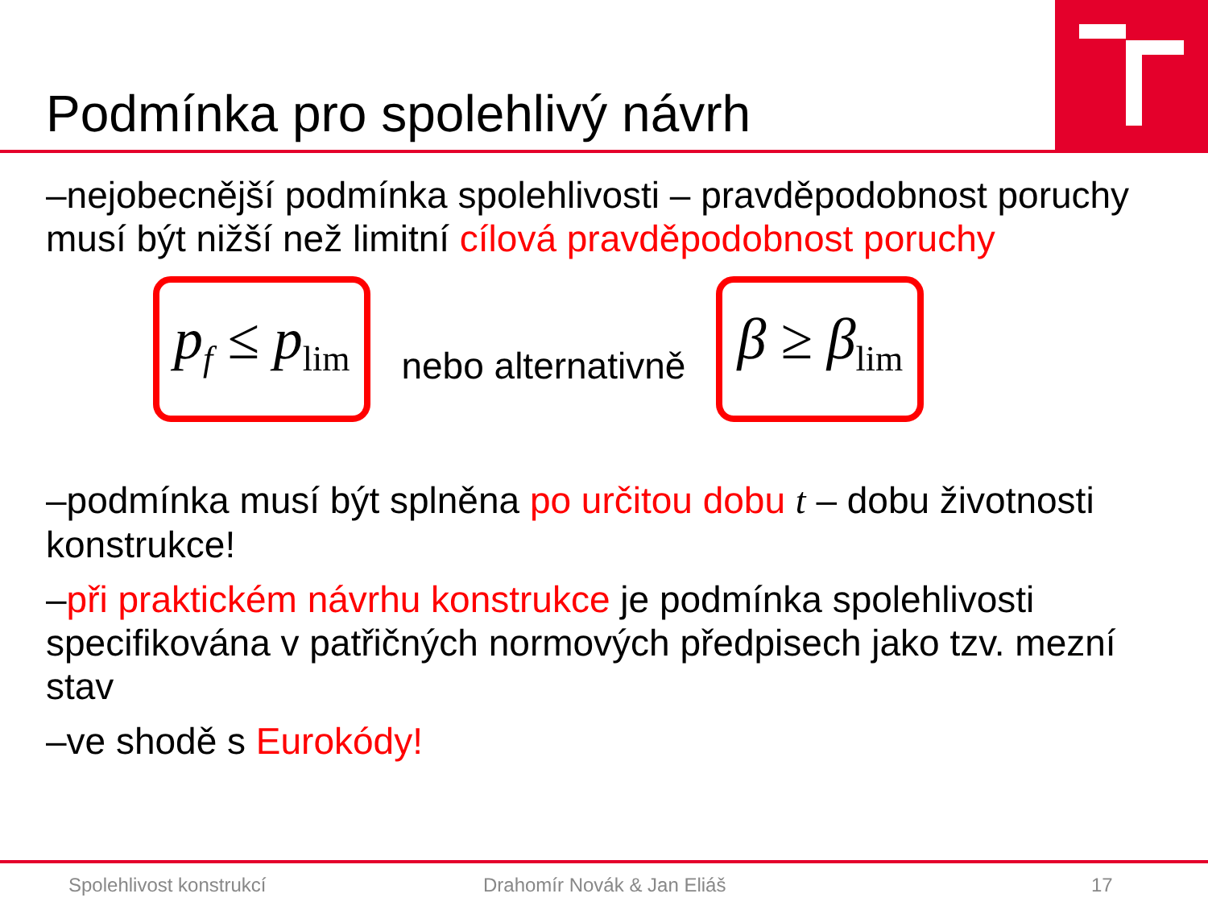Podmínka pro spolehlivý návrh
–nejobecnější podmínka spolehlivosti – pravděpodobnost poruchy musí být nižší než limitní cílová pravděpodobnost poruchy
p<sub>f</sub> ≤ p<sub>lim</sub>
nebo alternativně
β ≥ β<sub>lim</sub>
–podmínka musí být splněna po určitou dobu t – dobu životnosti konstrukce!
–při praktickém návrhu konstrukce je podmínka spolehlivosti specifikována v patřičných normových předpisech jako tzv. mezní stav
–ve shodě s Eurokódy!
Spolehlivost konstrukcí Drahomír Novák & Jan Eliáš 17